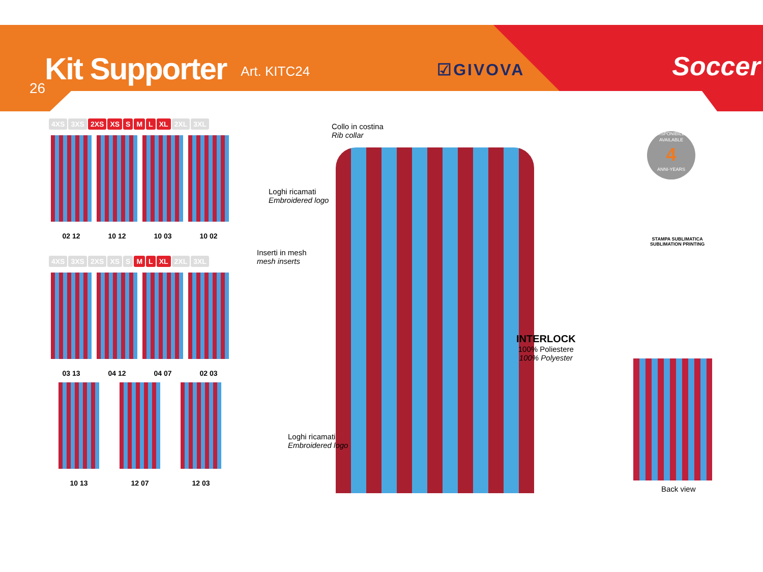Kit Supporter
Art. KITC24 ☑GIVOVA Soccer
26
4XS 3XS 2XS XS S M L XL 2XL 3XL
02 12 10 12 10 03 10 02
4XS 3XS 2XS XS S M L XL 2XL 3XL
03 13 04 12 04 07 02 03
10 13 12 07 12 03
Collo in costina
Rib collar
Loghi ricamati
Embroidered logo
Inserti in mesh
mesh inserts
Loghi ricamati
Embroidered logo
INTERLOCK
100% Poliestere
100% Polyester
DISPONIBILE-AVAILABLE
4
ANNI-YEARS
STAMPA SUBLIMATICA
SUBLIMATION PRINTING
Back view